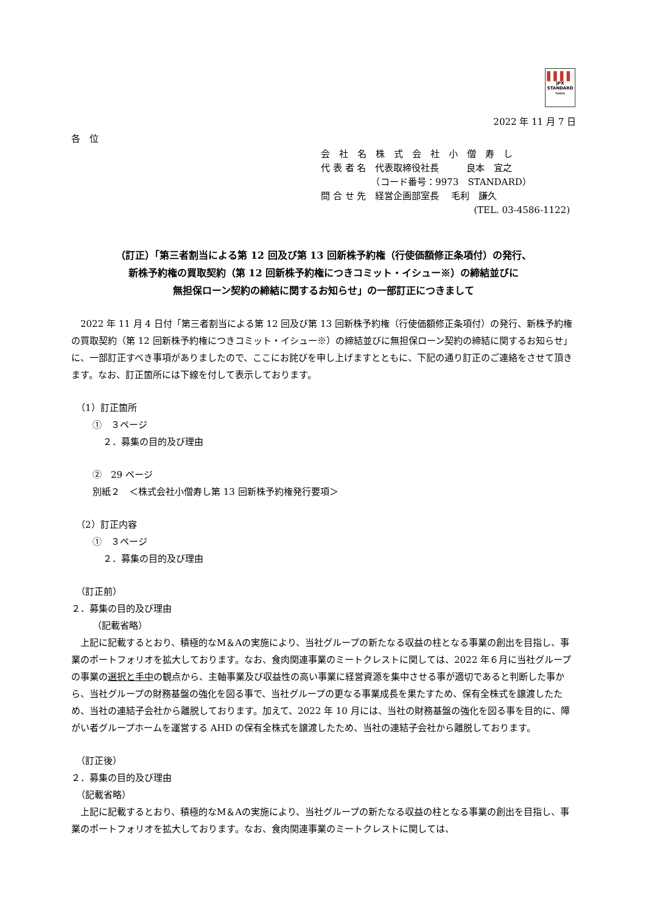▌▌▌▌
JPX
STANDARD
TOKYO
2022 年 11 月 7 日
各　位
会　社　名　株　式　会　社　小　僧　寿　し
代 表 者 名　代表取締役社長　　　良本　宜之
　　　　　　（コード番号：9973　STANDARD）
問 合 せ 先　経営企画部室長　 毛利　謙久
(TEL. 03-4586-1122)
（訂正）「第三者割当による第 12 回及び第 13 回新株予約権（行使価額修正条項付）の発行、
新株予約権の買取契約（第 12 回新株予約権につきコミット・イシュー※）の締結並びに
無担保ローン契約の締結に関するお知らせ」の一部訂正につきまして
　2022 年 11 月 4 日付「第三者割当による第 12 回及び第 13 回新株予約権（行使価額修正条項付）の発行、新株予約権の買取契約（第 12 回新株予約権につきコミット・イシュー※）の締結並びに無担保ローン契約の締結に関するお知らせ」に、一部訂正すべき事項がありましたので、ここにお詫びを申し上げますとともに、下記の通り訂正のご連絡をさせて頂きます。なお、訂正箇所には下線を付して表示しております。
（1）訂正箇所
①　３ページ
２．募集の目的及び理由
②　29 ページ
別紙２　＜株式会社小僧寿し第 13 回新株予約権発行要項＞
（2）訂正内容
①　３ページ
２．募集の目的及び理由
（訂正前）
２．募集の目的及び理由
（記載省略）
　上記に記載するとおり、積極的なM＆Aの実施により、当社グループの新たなる収益の柱となる事業の創出を目指し、事業のポートフォリオを拡大しております。なお、食肉関連事業のミートクレストに関しては、2022 年６月に当社グループの事業の選択と手中の観点から、主軸事業及び収益性の高い事業に経営資源を集中させる事が適切であると判断した事から、当社グループの財務基盤の強化を図る事で、当社グループの更なる事業成長を果たすため、保有全株式を譲渡したため、当社の連結子会社から離脱しております。加えて、2022 年 10 月には、当社の財務基盤の強化を図る事を目的に、障がい者グループホームを運営する AHD の保有全株式を譲渡したため、当社の連結子会社から離脱しております。
（訂正後）
２．募集の目的及び理由
（記載省略）
　上記に記載するとおり、積極的なM＆Aの実施により、当社グループの新たなる収益の柱となる事業の創出を目指し、事業のポートフォリオを拡大しております。なお、食肉関連事業のミートクレストに関しては、